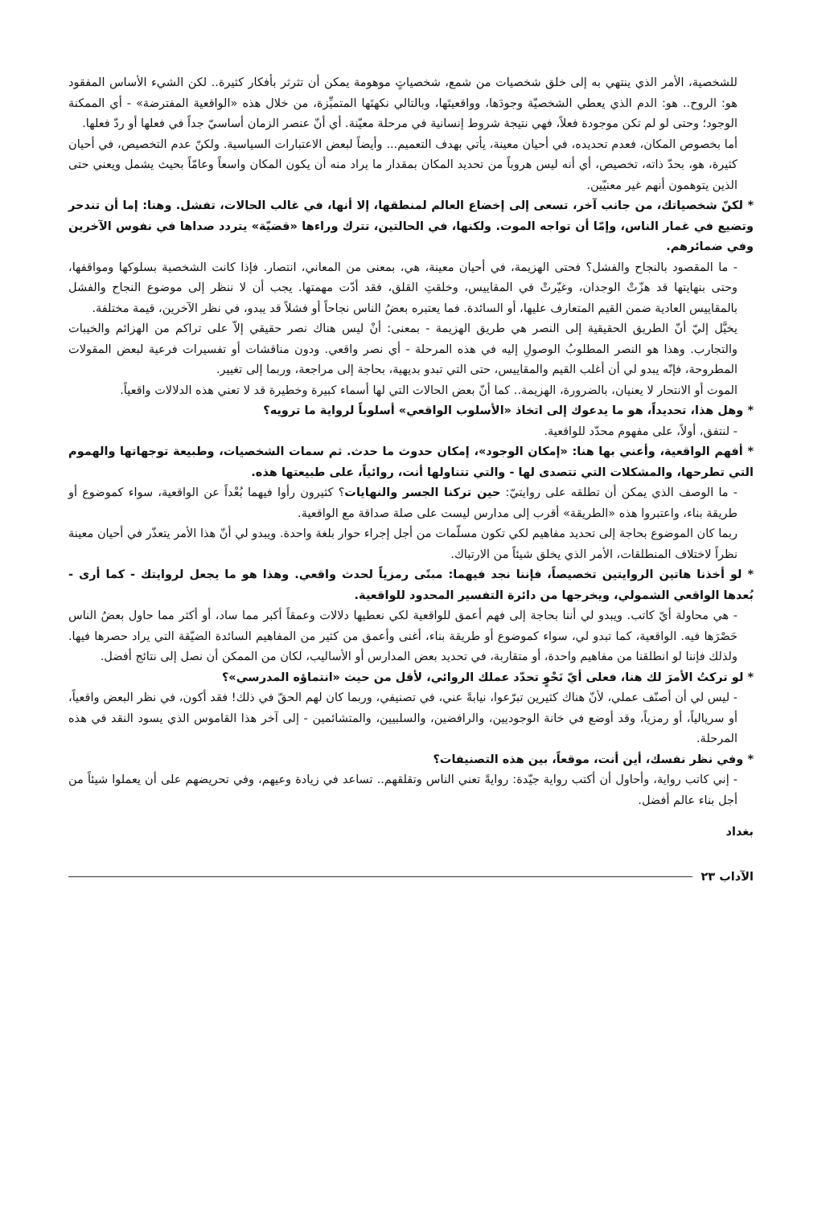للشخصية، الأمر الذي ينتهي به إلى خلق شخصيات من شمع، شخصياتٍ موهومة يمكن أن تثرثر بأفكار كثيرة.. لكن الشيء الأساس المفقود هو: الروح.. هو: الدم الذي يعطي الشخصيّة وجودَها، وواقعيتَها، وبالتالي نكهتَها المتميِّزة، من خلال هذه «الواقعية المفترضة» - أي الممكنة الوجود؛ وحتى لو لم تكن موجودة فعلاً، فهي نتيجة شروط إنسانية في مرحلة معيّنة. أي أنّ عنصر الزمان أساسيّ جداً في فعلها أو ردّ فعلها.
أما بخصوص المكان، فعدم تحديده، في أحيان معينة، يأتي بهدف التعميم... وأيضاً لبعض الاعتبارات السياسية. ولكنّ عدم التخصيص، في أحيان كثيرة، هو، بحدّ ذاته، تخصيص، أي أنه ليس هروباً من تحديد المكان بمقدار ما يراد منه أن يكون المكان واسعاً وعامّاً بحيث يشمل ويعني حتى الذين يتوهمون أنهم غير معنيّين.
* لكنّ شخصياتك، من جانب آخر، تسعى إلى إخضاع العالم لمنطقها، إلا أنها، في غالب الحالات، تفشل. وهنا: إما أن تندحر وتضيع في غمار الناس، وإمّا أن تواجه الموت. ولكنها، في الحالتين، تترك وراءها «قضيّة» يتردد صداها في نفوس الآخرين وفي ضمائرهم.
- ما المقصود بالنجاح والفشل؟ فحتى الهزيمة، في أحيان معينة، هي، بمعنى من المعاني، انتصار. فإذا كانت الشخصية بسلوكها ومواقفها، وحتى بنهايتها قد هزّتْ الوجدان، وغيّرتْ في المقاييس، وخلقتِ القلق، فقد أدّت مهمتها. يجب أن لا ننظر إلى موضوع النجاح والفشل بالمقاييس العادية ضمن القيم المتعارف عليها، أو السائدة. فما يعتبره بعضُ الناس نجاحاً أو فشلاً قد يبدو، في نظر الآخرين، قيمة مختلفة.
يخيَّل إليّ أنّ الطريق الحقيقية إلى النصر هي طريق الهزيمة - بمعنى: أنْ ليس هناك نصر حقيقي إلاّ على تراكم من الهزائم والخيبات والتجارب. وهذا هو النصر المطلوبُ الوصولِ إليه في هذه المرحلة - أي نصر واقعي. ودون مناقشات أو تفسيرات فرعية لبعض المقولات المطروحة، فإنّه يبدو لي أن أغلب القيم والمقاييس، حتى التي تبدو بديهية، بحاجة إلى مراجعة، وربما إلى تغيير.
الموت أو الانتحار لا يعنيان، بالضرورة، الهزيمة.. كما أنّ بعض الحالات التي لها أسماء كبيرة وخطيرة قد لا تعني هذه الدلالات واقعياً.
* وهل هذا، تحديداً، هو ما يدعوك إلى اتخاذ «الأسلوب الواقعي» أسلوباً لرواية ما ترويه؟
- لنتفق، أولاً، على مفهوم محدّد للواقعية.
* أفهم الواقعية، وأعني بها هنا: «إمكان الوجود»، إمكان حدوث ما حدث. ثم سمات الشخصيات، وطبيعة توجهاتها والهموم التي تطرحها، والمشكلات التي تتصدى لها - والتي تتناولها أنت، روائياً، على طبيعتها هذه.
- ما الوصف الذي يمكن أن تطلقه على روايتيّ: حين تركنا الجسر والنهايات؟ كثيرون رأوا فيهما بُعْداً عن الواقعية، سواء كموضوع أو طريقة بناء، واعتبروا هذه «الطريقة» أقرب إلى مدارس ليست على صلة صداقة مع الواقعية.
ربما كان الموضوع بحاجة إلى تحديد مفاهيم لكي تكون مسلّمات من أجل إجراء حوار بلغة واحدة. ويبدو لي أنّ هذا الأمر يتعذّر في أحيان معينة نظراً لاختلاف المنطلقات، الأمر الذي يخلق شيئاً من الارتباك.
* لو أخذنا هاتين الروايتين تخصيصاً، فإننا نجد فيهما: مبنًى رمزياً لحدث واقعي. وهذا هو ما يجعل لروايتك - كما أرى - بُعدها الواقعي الشمولي، ويخرجها من دائرة التفسير المحدود للواقعية.
- هي محاولة أيّ كاتب. ويبدو لي أننا بحاجة إلى فهم أعمق للواقعية لكي نعطيها دلالات وعمقاً أكبر مما ساد، أو أكثر مما حاول بعضُ الناس حَصْرَها فيه. الواقعية، كما تبدو لي، سواء كموضوع أو طريقة بناء، أغنى وأعمق من كثير من المفاهيم السائدة الضيّقة التي يراد حصرها فيها. ولذلك فإننا لو انطلقنا من مفاهيم واحدة، أو متقاربة، في تحديد بعض المدارس أو الأساليب، لكان من الممكن أن نصل إلى نتائج أفضل.
* لو تركتُ الأمرَ لك هنا، فعلى أيّ نَحْوٍ تحدّد عملك الروائي، لأقل من حيث «انتماؤه المدرسي»؟
- ليس لي أن أصنّف عملي، لأنّ هناك كثيرين تبرّعوا، نيابةً عني، في تصنيفي، وربما كان لهم الحقّ في ذلك! فقد أكون، في نظر البعض واقعياً، أو سريالياً، أو رمزياً، وقد أوضع في خانة الوجوديين، والرافضين، والسلبيين، والمتشائمين - إلى آخر هذا القاموس الذي يسود النقد في هذه المرحلة.
* وفي نظر نفسك، أين أنت، موقعاً، بين هذه التصنيفات؟
- إني كاتب رواية، وأحاول أن أكتب رواية جيّدة: روايةً تعني الناس وتقلقهم.. تساعد في زيادة وعيهم، وفي تحريضهم على أن يعملوا شيئاً من أجل بناء عالم أفضل.
بغداد
الآداب ٢٣